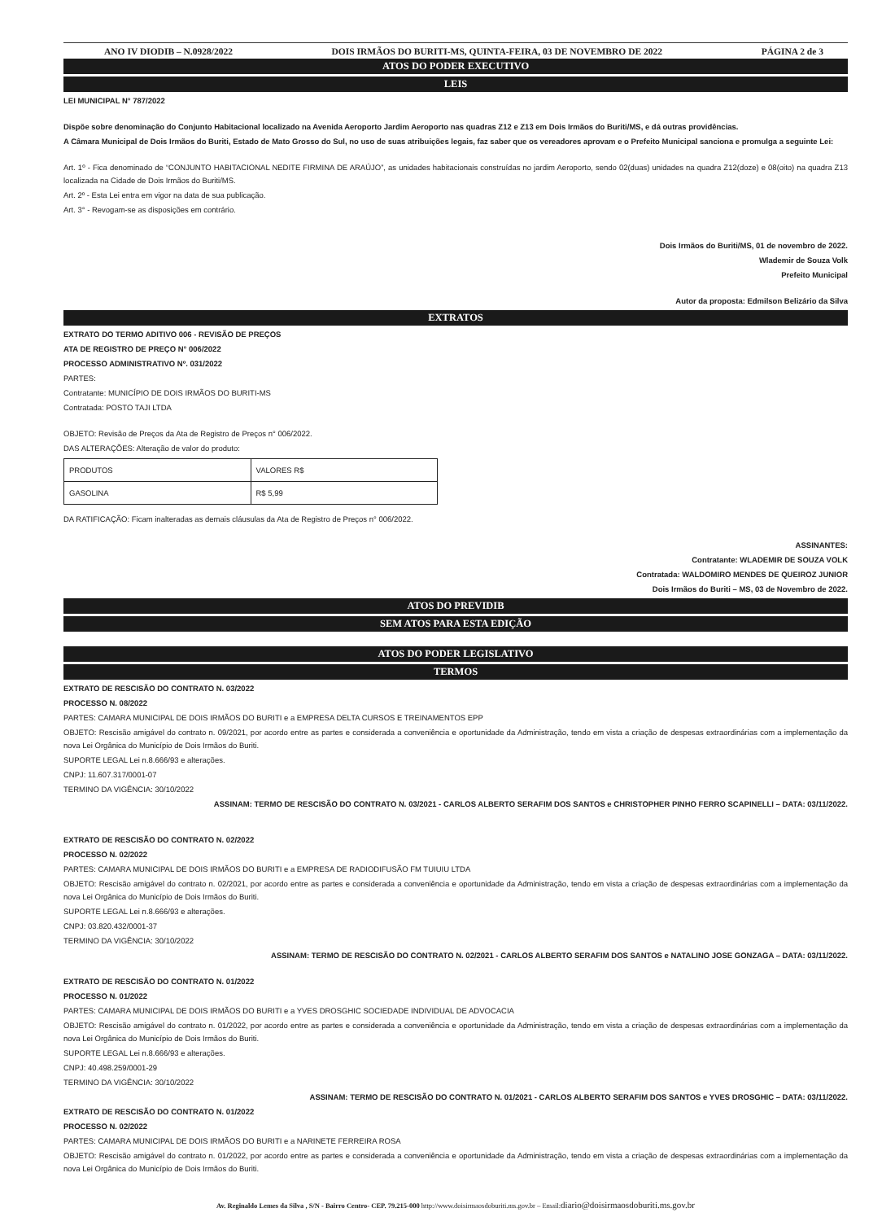ANO IV DIODIB – N.0928/2022 DOIS IRMÃOS DO BURITI-MS, QUINTA-FEIRA, 03 DE NOVEMBRO DE 2022 PÁGINA 2 de 3
ATOS DO PODER EXECUTIVO
LEIS
LEI MUNICIPAL N° 787/2022
Dispõe sobre denominação do Conjunto Habitacional localizado na Avenida Aeroporto Jardim Aeroporto nas quadras Z12 e Z13 em Dois Irmãos do Buriti/MS, e dá outras providências.
A Câmara Municipal de Dois Irmãos do Buriti, Estado de Mato Grosso do Sul, no uso de suas atribuições legais, faz saber que os vereadores aprovam e o Prefeito Municipal sanciona e promulga a seguinte Lei:
Art. 1º - Fica denominado de “CONJUNTO HABITACIONAL NEDITE FIRMINA DE ARAÚJO”, as unidades habitacionais construídas no jardim Aeroporto, sendo 02(duas) unidades na quadra Z12(doze) e 08(oito) na quadra Z13 localizada na Cidade de Dois Irmãos do Buriti/MS.
Art. 2º - Esta Lei entra em vigor na data de sua publicação.
Art. 3° - Revogam-se as disposições em contrário.
Dois Irmãos do Buriti/MS, 01 de novembro de 2022.
Wlademir de Souza Volk
Prefeito Municipal
Autor da proposta: Edmilson Belizário da Silva
EXTRATOS
EXTRATO DO TERMO ADITIVO 006 - REVISÃO DE PREÇOS
ATA DE REGISTRO DE PREÇO N° 006/2022
PROCESSO ADMINISTRATIVO Nº. 031/2022
PARTES:
Contratante: MUNICÍPIO DE DOIS IRMÃOS DO BURITI-MS
Contratada: POSTO TAJI LTDA
OBJETO: Revisão de Preços da Ata de Registro de Preços n° 006/2022.
DAS ALTERAÇÕES: Alteração de valor do produto:
| PRODUTOS | VALORES R$ |
| GASOLINA | R$ 5,99 |
DA RATIFICAÇÃO: Ficam inalteradas as demais cláusulas da Ata de Registro de Preços n° 006/2022.
ASSINANTES:
Contratante: WLADEMIR DE SOUZA VOLK
Contratada: WALDOMIRO MENDES DE QUEIROZ JUNIOR
Dois Irmãos do Buriti – MS, 03 de Novembro de 2022.
ATOS DO PREVIDIB
SEM ATOS PARA ESTA EDIÇÃO
ATOS DO PODER LEGISLATIVO
TERMOS
EXTRATO DE RESCISÃO DO CONTRATO N. 03/2022
PROCESSO N. 08/2022
PARTES: CAMARA MUNICIPAL DE DOIS IRMÃOS DO BURITI e a EMPRESA DELTA CURSOS E TREINAMENTOS EPP
OBJETO: Rescisão amigável do contrato n. 09/2021, por acordo entre as partes e considerada a conveniência e oportunidade da Administração, tendo em vista a criação de despesas extraordinárias com a implementação da nova Lei Orgânica do Município de Dois Irmãos do Buriti.
SUPORTE LEGAL Lei n.8.666/93 e alterações.
CNPJ: 11.607.317/0001-07
TERMINO DA VIGÊNCIA: 30/10/2022
ASSINAM: TERMO DE RESCISÃO DO CONTRATO N. 03/2021 - CARLOS ALBERTO SERAFIM DOS SANTOS e CHRISTOPHER PINHO FERRO SCAPINELLI – DATA: 03/11/2022.
EXTRATO DE RESCISÃO DO CONTRATO N. 02/2022
PROCESSO N. 02/2022
PARTES: CAMARA MUNICIPAL DE DOIS IRMÃOS DO BURITI e a EMPRESA DE RADIODIFUSÃO FM TUIUIU LTDA
OBJETO: Rescisão amigável do contrato n. 02/2021, por acordo entre as partes e considerada a conveniência e oportunidade da Administração, tendo em vista a criação de despesas extraordinárias com a implementação da nova Lei Orgânica do Município de Dois Irmãos do Buriti.
SUPORTE LEGAL Lei n.8.666/93 e alterações.
CNPJ: 03.820.432/0001-37
TERMINO DA VIGÊNCIA: 30/10/2022
ASSINAM: TERMO DE RESCISÃO DO CONTRATO N. 02/2021 - CARLOS ALBERTO SERAFIM DOS SANTOS e NATALINO JOSE GONZAGA – DATA: 03/11/2022.
EXTRATO DE RESCISÃO DO CONTRATO N. 01/2022
PROCESSO N. 01/2022
PARTES: CAMARA MUNICIPAL DE DOIS IRMÃOS DO BURITI e a YVES DROSGHIC SOCIEDADE INDIVIDUAL DE ADVOCACIA
OBJETO: Rescisão amigável do contrato n. 01/2022, por acordo entre as partes e considerada a conveniência e oportunidade da Administração, tendo em vista a criação de despesas extraordinárias com a implementação da nova Lei Orgânica do Município de Dois Irmãos do Buriti.
SUPORTE LEGAL Lei n.8.666/93 e alterações.
CNPJ: 40.498.259/0001-29
TERMINO DA VIGÊNCIA: 30/10/2022
ASSINAM: TERMO DE RESCISÃO DO CONTRATO N. 01/2021 - CARLOS ALBERTO SERAFIM DOS SANTOS e YVES DROSGHIC – DATA: 03/11/2022.
EXTRATO DE RESCISÃO DO CONTRATO N. 01/2022
PROCESSO N. 02/2022
PARTES: CAMARA MUNICIPAL DE DOIS IRMÃOS DO BURITI e a NARINETE FERREIRA ROSA
OBJETO: Rescisão amigável do contrato n. 01/2022, por acordo entre as partes e considerada a conveniência e oportunidade da Administração, tendo em vista a criação de despesas extraordinárias com a implementação da nova Lei Orgânica do Município de Dois Irmãos do Buriti.
Av. Reginaldo Lemes da Silva , S/N - Bairro Centro- CEP. 79.215-000 http://www.doisirmaosdoburiti.ms.gov.br – Email:diario@doisirmaosdoburiti.ms.gov.br